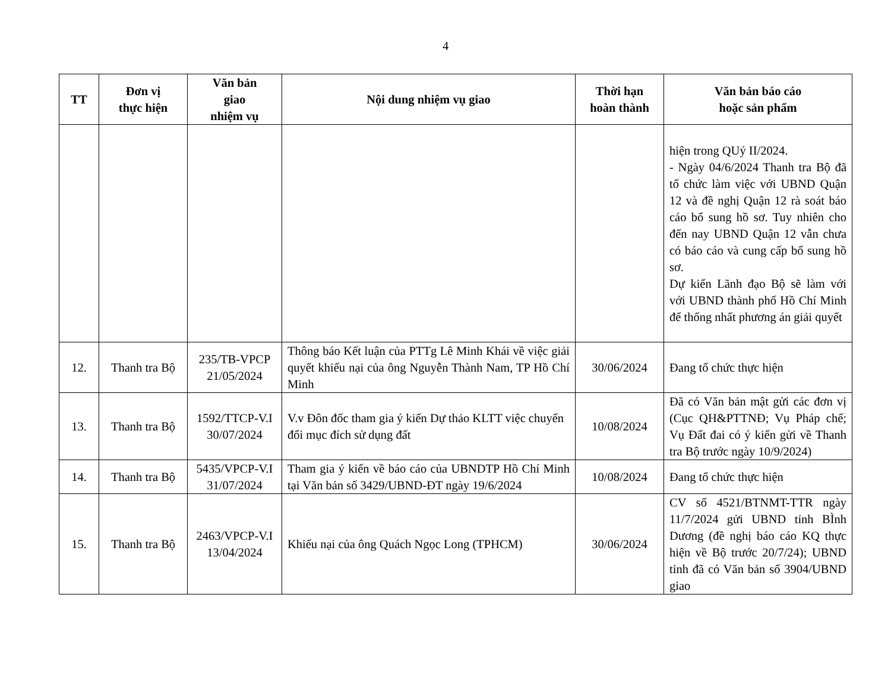4
| TT | Đơn vị thực hiện | Văn bản giao nhiệm vụ | Nội dung nhiệm vụ giao | Thời hạn hoàn thành | Văn bản báo cáo hoặc sản phẩm |
| --- | --- | --- | --- | --- | --- |
| | | | | | hiện trong QUý II/2024. - Ngày 04/6/2024 Thanh tra Bộ đã tổ chức làm việc với UBND Quận 12 và đề nghị Quận 12 rà soát báo cáo bổ sung hồ sơ. Tuy nhiên cho đến nay UBND Quận 12 vẫn chưa có báo cáo và cung cấp bổ sung hồ sơ. Dự kiến Lãnh đạo Bộ sẽ làm với với UBND thành phố Hồ Chí Minh để thống nhất phương án giải quyết |
| 12. | Thanh tra Bộ | 235/TB-VPCP 21/05/2024 | Thông báo Kết luận của PTTg Lê Minh Khái về việc giải quyết khiếu nại của ông Nguyễn Thành Nam, TP Hồ Chí Minh | 30/06/2024 | Đang tổ chức thực hiện |
| 13. | Thanh tra Bộ | 1592/TTCP-V.I 30/07/2024 | V.v Đôn đốc tham gia ý kiến Dự thảo KLTT việc chuyển đổi mục đích sử dụng đất | 10/08/2024 | Đã có Văn bản mật gửi các đơn vị (Cục QH&PTTNĐ; Vụ Pháp chế; Vụ Đất đai có ý kiến gửi về Thanh tra Bộ trước ngày 10/9/2024) |
| 14. | Thanh tra Bộ | 5435/VPCP-V.I 31/07/2024 | Tham gia ý kiến về báo cáo của UBNDTP Hồ Chí Minh tại Văn bản số 3429/UBND-ĐT ngày 19/6/2024 | 10/08/2024 | Đang tổ chức thực hiện |
| 15. | Thanh tra Bộ | 2463/VPCP-V.I 13/04/2024 | Khiếu nại của ông Quách Ngọc Long (TPHCM) | 30/06/2024 | CV số 4521/BTNMT-TTR ngày 11/7/2024 gửi UBND tỉnh BÌnh Dương (đề nghị báo cáo KQ thực hiện về Bộ trước 20/7/24); UBND tỉnh đã có Văn bản số 3904/UBND giao |